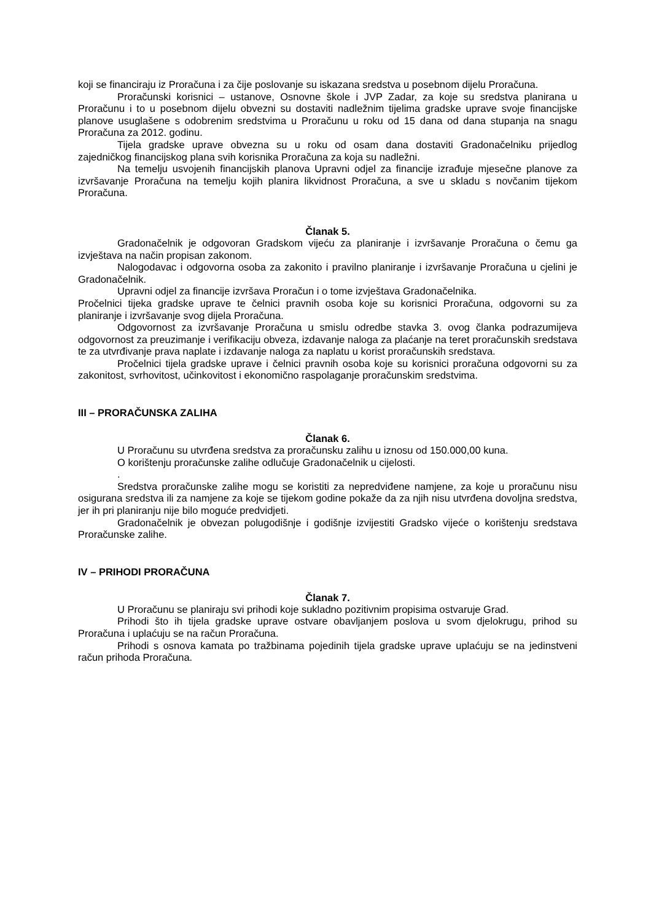koji se financiraju iz Proračuna i za čije poslovanje su iskazana sredstva u posebnom dijelu Proračuna.
Proračunski korisnici – ustanove, Osnovne škole i JVP Zadar, za koje su sredstva planirana u Proračunu i to u posebnom dijelu obvezni su dostaviti nadležnim tijelima gradske uprave svoje financijske planove usuglašene s odobrenim sredstvima u Proračunu u roku od 15 dana od dana stupanja na snagu Proračuna za 2012. godinu.
Tijela gradske uprave obvezna su u roku od osam dana dostaviti Gradonačelniku prijedlog zajedničkog financijskog plana svih korisnika Proračuna za koja su nadležni.
Na temelju usvojenih financijskih planova Upravni odjel za financije izrađuje mjesečne planove za izvršavanje Proračuna na temelju kojih planira likvidnost Proračuna, a sve u skladu s novčanim tijekom Proračuna.
Članak 5.
Gradonačelnik je odgovoran Gradskom vijeću za planiranje i izvršavanje Proračuna o čemu ga izvještava na način propisan zakonom.
Nalogodavac i odgovorna osoba za zakonito i pravilno planiranje i izvršavanje Proračuna u cjelini je Gradonačelnik.
Upravni odjel za financije izvršava Proračun i o tome izvještava Gradonačelnika.
Pročelnici tijeka gradske uprave te čelnici pravnih osoba koje su korisnici Proračuna, odgovorni su za planiranje i izvršavanje svog dijela Proračuna.
Odgovornost za izvršavanje Proračuna u smislu odredbe stavka 3. ovog članka podrazumijeva odgovornost za preuzimanje i verifikaciju obveza, izdavanje naloga za plaćanje na teret proračunskih sredstava te za utvrđivanje prava naplate i izdavanje naloga za naplatu u korist proračunskih sredstava.
Pročelnici tijela gradske uprave i čelnici pravnih osoba koje su korisnici proračuna odgovorni su za zakonitost, svrhovitost, učinkovitost i ekonomično raspolaganje proračunskim sredstvima.
III – PRORAČUNSKA ZALIHA
Članak 6.
U Proračunu su utvrđena sredstva za proračunsku zalihu u iznosu od 150.000,00 kuna.
O korištenju proračunske zalihe odlučuje Gradonačelnik u cijelosti.
.
Sredstva proračunske zalihe mogu se koristiti za nepredviđene namjene, za koje u proračunu nisu osigurana sredstva ili za namjene za koje se tijekom godine pokaže da za njih nisu utvrđena dovoljna sredstva, jer ih pri planiranju nije bilo moguće predvidjeti.
Gradonačelnik je obvezan polugodišnje i godišnje izvijestiti Gradsko vijeće o korištenju sredstava Proračunske zalihe.
IV – PRIHODI PRORAČUNA
Članak 7.
U Proračunu se planiraju svi prihodi koje sukladno pozitivnim propisima ostvaruje Grad.
Prihodi što ih tijela gradske uprave ostvare obavljanjem poslova u svom djelokrugu, prihod su Proračuna i uplaćuju se na račun Proračuna.
Prihodi s osnova kamata po tražbinama pojedinih tijela gradske uprave uplaćuju se na jedinstveni račun prihoda Proračuna.